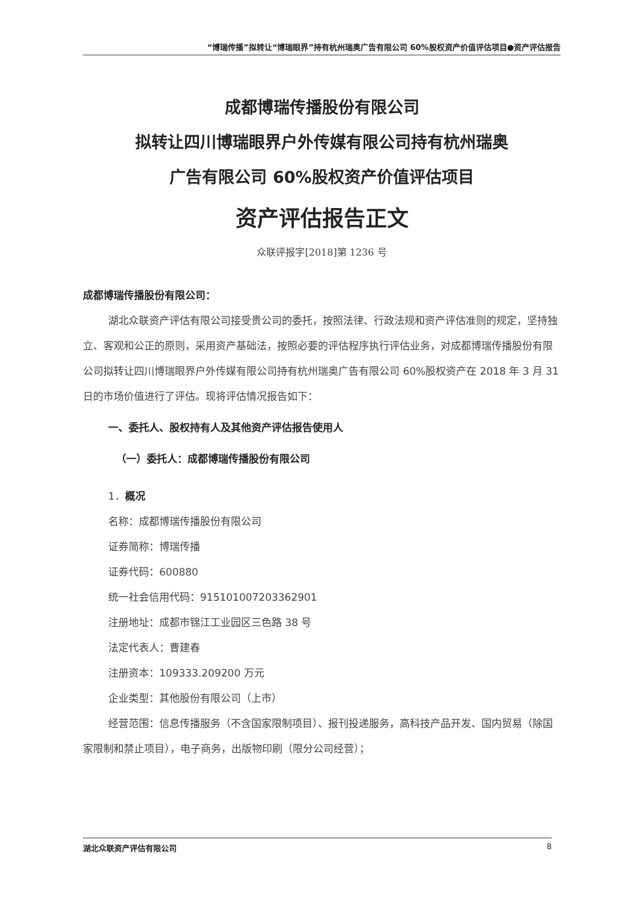“博瑞传播”拟转让“博瑞眼界”持有杭州瑞奥广告有限公司 60%股权资产价值评估项目●资产评估报告
成都博瑞传播股份有限公司
拟转让四川博瑞眼界户外传媒有限公司持有杭州瑞奥
广告有限公司 60%股权资产价值评估项目
资产评估报告正文
众联评报字[2018]第 1236 号
成都博瑞传播股份有限公司：
湖北众联资产评估有限公司接受贵公司的委托，按照法律、行政法规和资产评估准则的规定，坚持独立、客观和公正的原则，采用资产基础法，按照必要的评估程序执行评估业务，对成都博瑞传播股份有限公司拟转让四川博瑞眼界户外传媒有限公司持有杭州瑞奥广告有限公司 60%股权资产在 2018 年 3 月 31 日的市场价值进行了评估。现将评估情况报告如下：
一、委托人、股权持有人及其他资产评估报告使用人
（一）委托人：成都博瑞传播股份有限公司
1．概况
名称：成都博瑞传播股份有限公司
证券简称：博瑞传播
证券代码：600880
统一社会信用代码：915101007203362901
注册地址：成都市锦江工业园区三色路 38 号
法定代表人：曹建春
注册资本：109333.209200 万元
企业类型：其他股份有限公司（上市）
经营范围：信息传播服务（不含国家限制项目）、报刊投递服务，高科技产品开发、国内贸易（除国家限制和禁止项目），电子商务，出版物印刷（限分公司经营）；
湖北众联资产评估有限公司 8